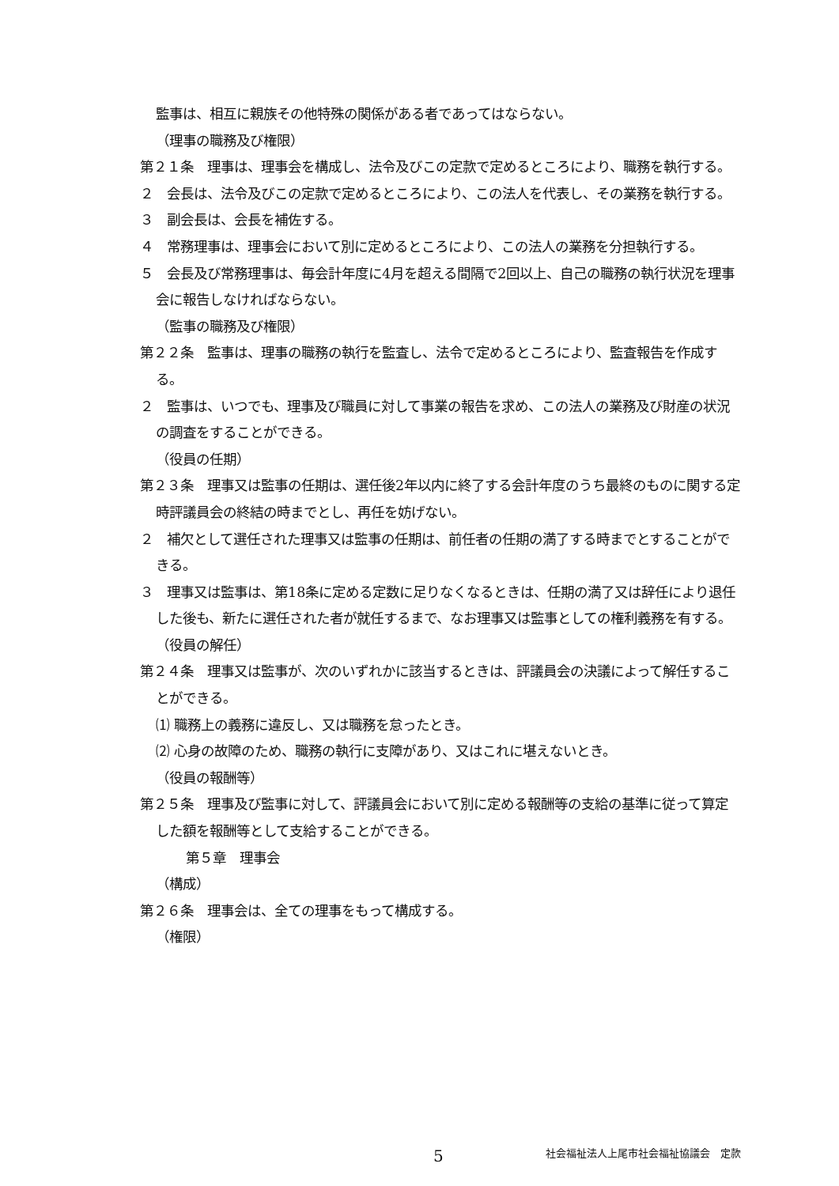監事は、相互に親族その他特殊の関係がある者であってはならない。
（理事の職務及び権限）
第２１条　理事は、理事会を構成し、法令及びこの定款で定めるところにより、職務を執行する。
２　会長は、法令及びこの定款で定めるところにより、この法人を代表し、その業務を執行する。
３　副会長は、会長を補佐する。
４　常務理事は、理事会において別に定めるところにより、この法人の業務を分担執行する。
５　会長及び常務理事は、毎会計年度に4月を超える間隔で2回以上、自己の職務の執行状況を理事会に報告しなければならない。
（監事の職務及び権限）
第２２条　監事は、理事の職務の執行を監査し、法令で定めるところにより、監査報告を作成する。
２　監事は、いつでも、理事及び職員に対して事業の報告を求め、この法人の業務及び財産の状況の調査をすることができる。
（役員の任期）
第２３条　理事又は監事の任期は、選任後2年以内に終了する会計年度のうち最終のものに関する定時評議員会の終結の時までとし、再任を妨げない。
２　補欠として選任された理事又は監事の任期は、前任者の任期の満了する時までとすることができる。
３　理事又は監事は、第18条に定める定数に足りなくなるときは、任期の満了又は辞任により退任した後も、新たに選任された者が就任するまで、なお理事又は監事としての権利義務を有する。
（役員の解任）
第２４条　理事又は監事が、次のいずれかに該当するときは、評議員会の決議によって解任することができる。
⑴ 職務上の義務に違反し、又は職務を怠ったとき。
⑵ 心身の故障のため、職務の執行に支障があり、又はこれに堪えないとき。
（役員の報酬等）
第２５条　理事及び監事に対して、評議員会において別に定める報酬等の支給の基準に従って算定した額を報酬等として支給することができる。
第５章　理事会
（構成）
第２６条　理事会は、全ての理事をもって構成する。
（権限）
5 社会福祉法人上尾市社会福祉協議会　定款